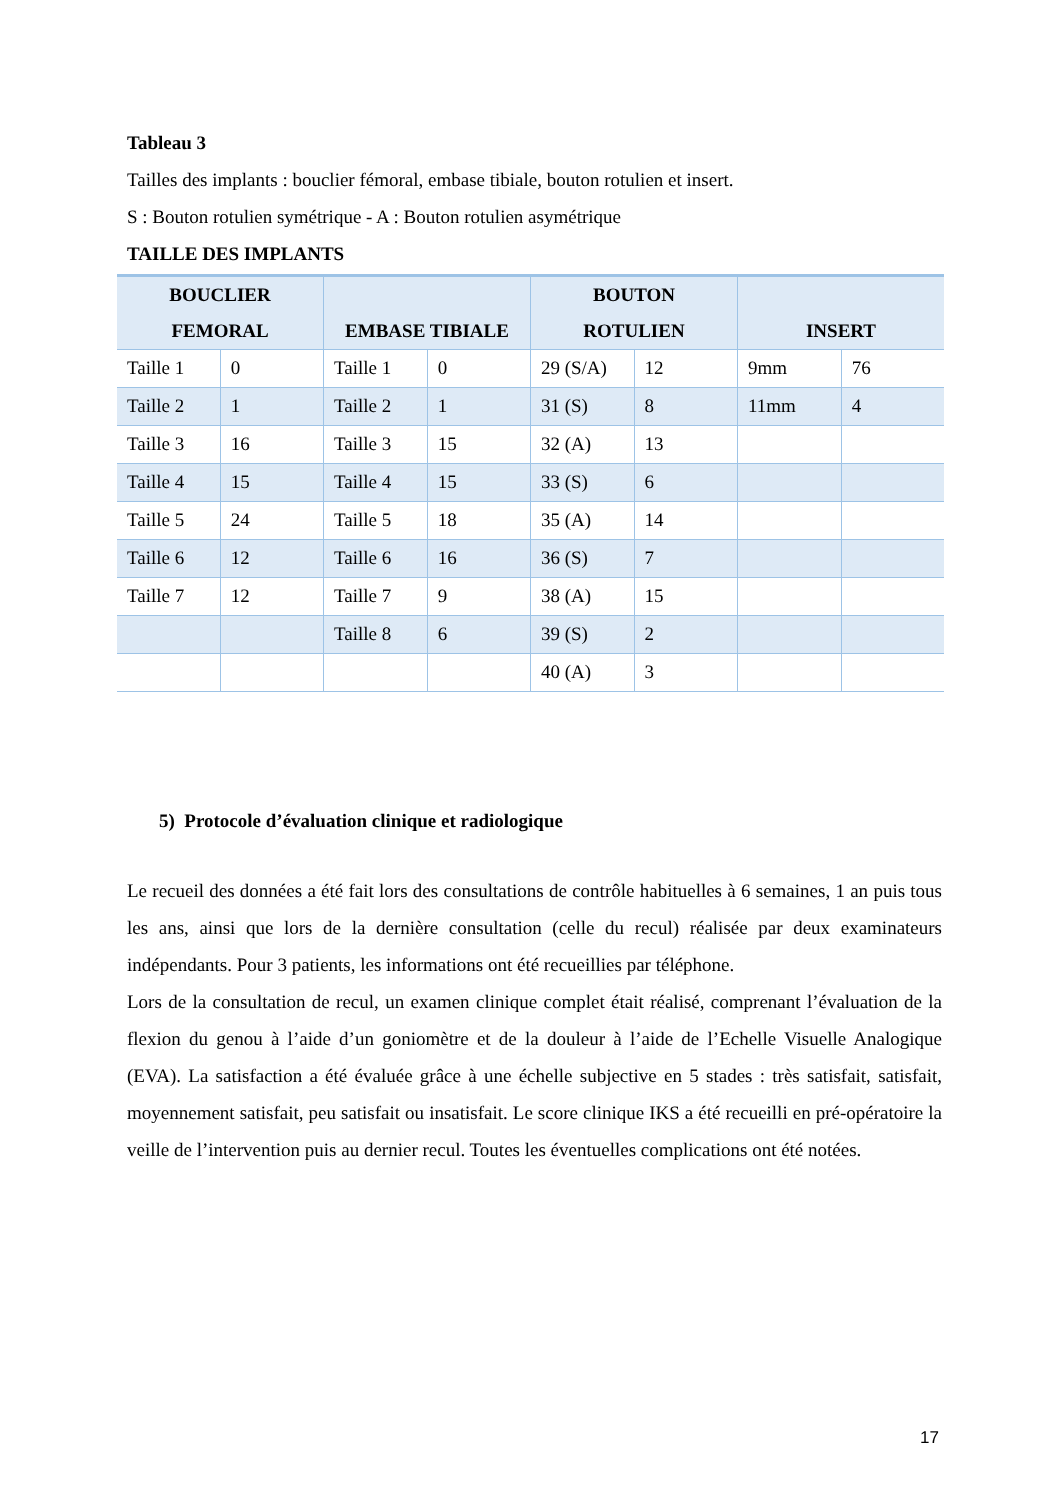Tableau 3
Tailles des implants : bouclier fémoral, embase tibiale, bouton rotulien et insert.
S : Bouton rotulien symétrique - A : Bouton rotulien asymétrique
TAILLE DES IMPLANTS
| BOUCLIER FEMORAL | | EMBASE TIBIALE | | BOUTON ROTULIEN | | INSERT | |
| --- | --- | --- | --- | --- | --- | --- | --- |
| Taille 1 | 0 | Taille 1 | 0 | 29 (S/A) | 12 | 9mm | 76 |
| Taille 2 | 1 | Taille 2 | 1 | 31 (S) | 8 | 11mm | 4 |
| Taille 3 | 16 | Taille 3 | 15 | 32 (A) | 13 | | |
| Taille 4 | 15 | Taille 4 | 15 | 33 (S) | 6 | | |
| Taille 5 | 24 | Taille 5 | 18 | 35 (A) | 14 | | |
| Taille 6 | 12 | Taille 6 | 16 | 36 (S) | 7 | | |
| Taille 7 | 12 | Taille 7 | 9 | 38 (A) | 15 | | |
| | | Taille 8 | 6 | 39 (S) | 2 | | |
| | | | | 40 (A) | 3 | | |
5) Protocole d’évaluation clinique et radiologique
Le recueil des données a été fait lors des consultations de contrôle habituelles à 6 semaines, 1 an puis tous les ans, ainsi que lors de la dernière consultation (celle du recul) réalisée par deux examinateurs indépendants. Pour 3 patients, les informations ont été recueillies par téléphone.
Lors de la consultation de recul, un examen clinique complet était réalisé, comprenant l’évaluation de la flexion du genou à l’aide d’un goniomètre et de la douleur à l’aide de l’Echelle Visuelle Analogique (EVA). La satisfaction a été évaluée grâce à une échelle subjective en 5 stades : très satisfait, satisfait, moyennement satisfait, peu satisfait ou insatisfait. Le score clinique IKS a été recueilli en pré-opératoire la veille de l’intervention puis au dernier recul. Toutes les éventuelles complications ont été notées.
17